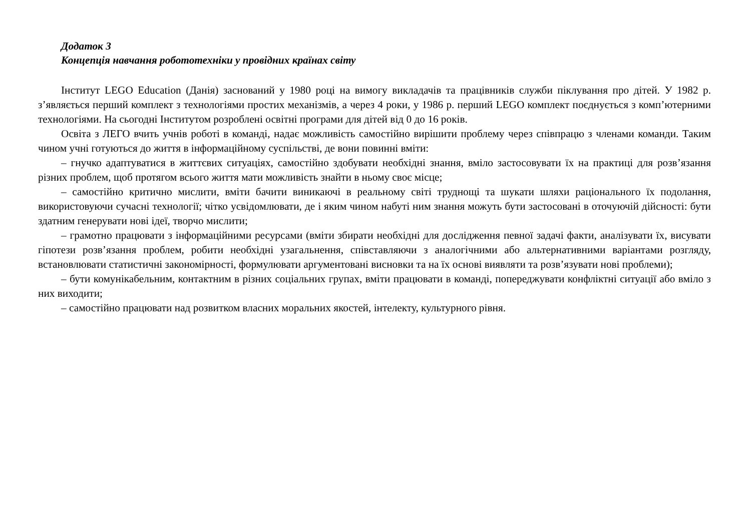Додаток 3
Концепція навчання робототехніки у провідних країнах світу
Інститут LEGO Education (Данія) заснований у 1980 році на вимогу викладачів та працівників служби піклування про дітей. У 1982 р. з’являється перший комплект з технологіями простих механізмів, а через 4 роки, у 1986 р. перший LEGO комплект поєднується з комп’ютерними технологіями. На сьогодні Інститутом розроблені освітні програми для дітей від 0 до 16 років.
Освіта з ЛЕГО вчить учнів роботі в команді, надає можливість самостійно вирішити проблему через співпрацю з членами команди. Таким чином учні готуються до життя в інформаційному суспільстві, де вони повинні вміти:
– гнучко адаптуватися в життєвих ситуаціях, самостійно здобувати необхідні знання, вміло застосовувати їх на практиці для розв’язання різних проблем, щоб протягом всього життя мати можливість знайти в ньому своє місце;
– самостійно критично мислити, вміти бачити виникаючі в реальному світі труднощі та шукати шляхи раціонального їх подолання, використовуючи сучасні технології; чітко усвідомлювати, де і яким чином набуті ним знання можуть бути застосовані в оточуючій дійсності: бути здатним генерувати нові ідеї, творчо мислити;
– грамотно працювати з інформаційними ресурсами (вміти збирати необхідні для дослідження певної задачі факти, аналізувати їх, висувати гіпотези розв’язання проблем, робити необхідні узагальнення, співставляючи з аналогічними або альтернативними варіантами розгляду, встановлювати статистичні закономірності, формулювати аргументовані висновки та на їх основі виявляти та розв’язувати нові проблеми);
– бути комунікабельним, контактним в різних соціальних групах, вміти працювати в команді, попереджувати конфліктні ситуації або вміло з них виходити;
– самостійно працювати над розвитком власних моральних якостей, інтелекту, культурного рівня.